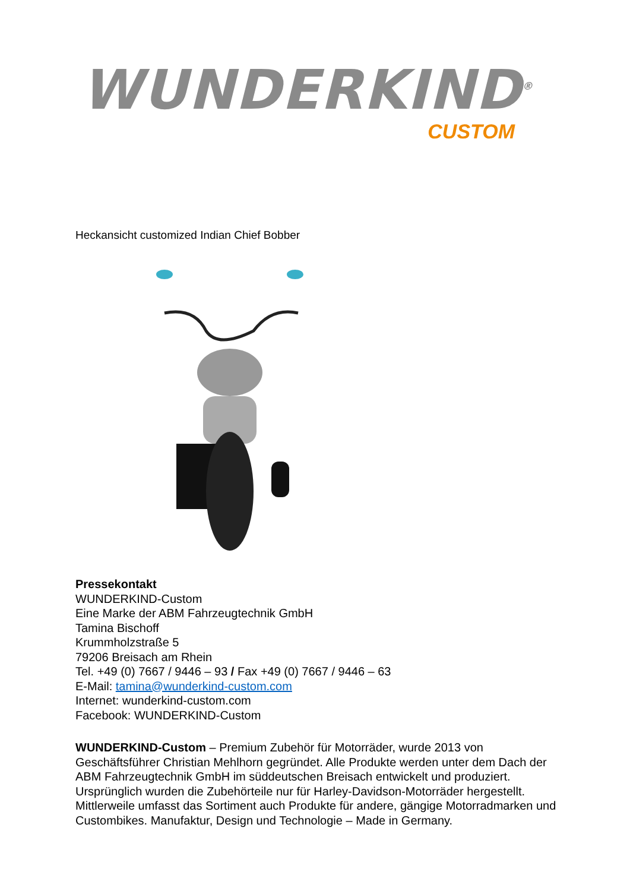WUNDERKIND<sup>®</sup>
CUSTOM
Heckansicht customized Indian Chief Bobber
Pressekontakt
WUNDERKIND-Custom
Eine Marke der ABM Fahrzeugtechnik GmbH
Tamina Bischoff
Krummholzstraße 5
79206 Breisach am Rhein
Tel. +49 (0) 7667 / 9446 – 93 / Fax +49 (0) 7667 / 9446 – 63
E-Mail: tamina@wunderkind-custom.com
Internet: wunderkind-custom.com
Facebook: WUNDERKIND-Custom
WUNDERKIND-Custom – Premium Zubehör für Motorräder, wurde 2013 von Geschäftsführer Christian Mehlhorn gegründet. Alle Produkte werden unter dem Dach der ABM Fahrzeugtechnik GmbH im süddeutschen Breisach entwickelt und produziert. Ursprünglich wurden die Zubehörteile nur für Harley-Davidson-Motorräder hergestellt. Mittlerweile umfasst das Sortiment auch Produkte für andere, gängige Motorradmarken und Custombikes. Manufaktur, Design und Technologie – Made in Germany.